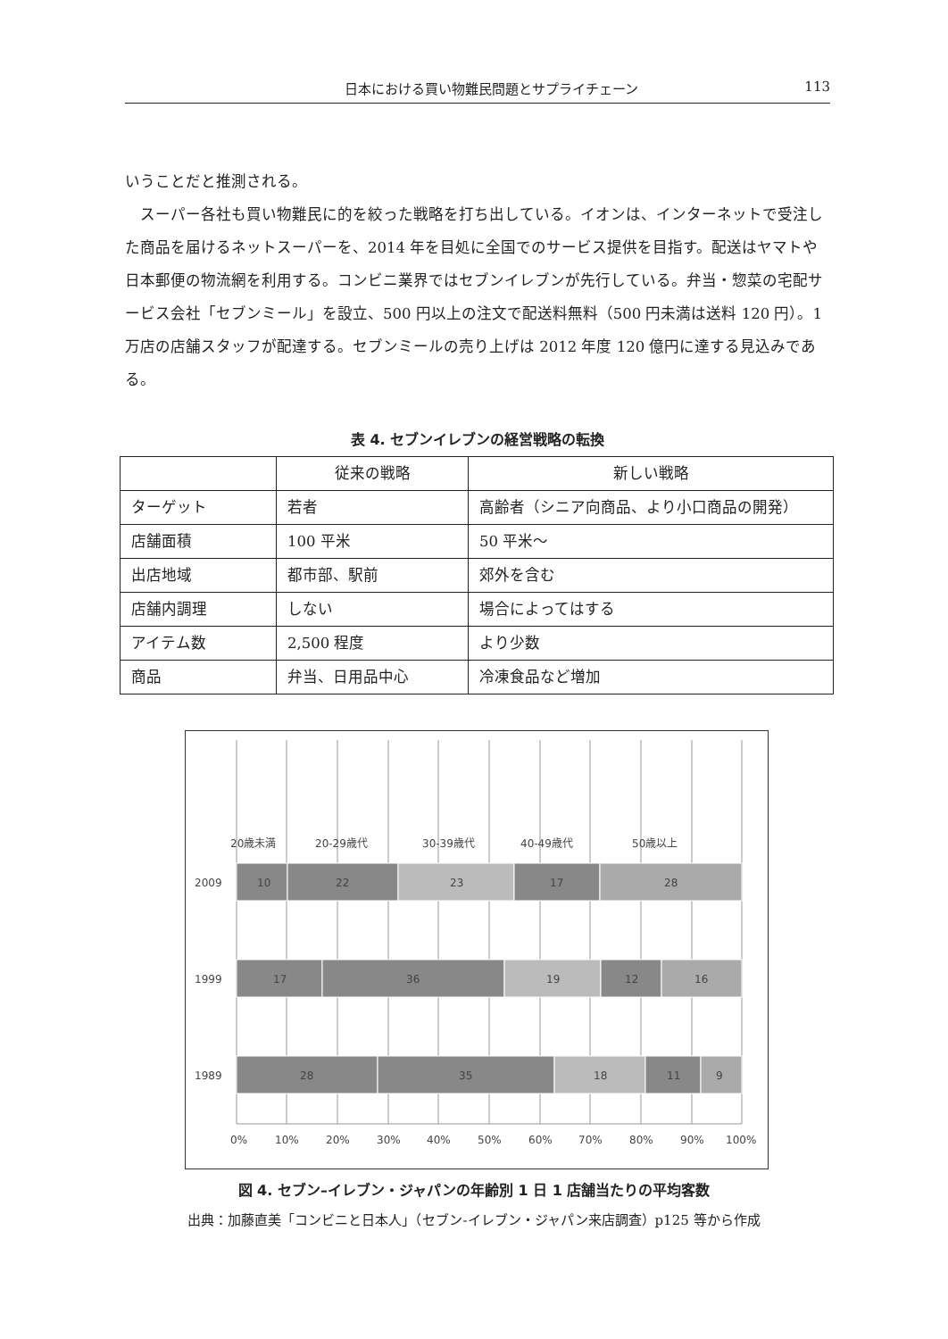日本における買い物難民問題とサプライチェーン 113
いうことだと推測される。
　スーパー各社も買い物難民に的を絞った戦略を打ち出している。イオンは、インターネットで受注した商品を届けるネットスーパーを、2014 年を目処に全国でのサービス提供を目指す。配送はヤマトや日本郵便の物流網を利用する。コンビニ業界ではセブンイレブンが先行している。弁当・惣菜の宅配サービス会社「セブンミール」を設立、500 円以上の注文で配送料無料（500 円未満は送料 120 円）。1 万店の店舗スタッフが配達する。セブンミールの売り上げは 2012 年度 120 億円に達する見込みである。
表 4. セブンイレブンの経営戦略の転換
| | 従来の戦略 | 新しい戦略 |
| --- | --- | --- |
| ターゲット | 若者 | 高齢者（シニア向商品、より小口商品の開発） |
| 店舗面積 | 100 平米 | 50 平米～ |
| 出店地域 | 都市部、駅前 | 郊外を含む |
| 店舗内調理 | しない | 場合によってはする |
| アイテム数 | 2,500 程度 | より少数 |
| 商品 | 弁当、日用品中心 | 冷凍食品など増加 |
20歳未満
20-29歳代
30-39歳代
40-49歳代
50歳以上
2009
1999
1989
10
22
23
17
28
17
36
19
12
16
28
35
18
11
9
0%
10%
20%
30%
40%
50%
60%
70%
80%
90%
100%
図 4. セブン–イレブン・ジャパンの年齢別 1 日 1 店舗当たりの平均客数
出典：加藤直美「コンビニと日本人」（セブン-イレブン・ジャパン来店調査）p125 等から作成